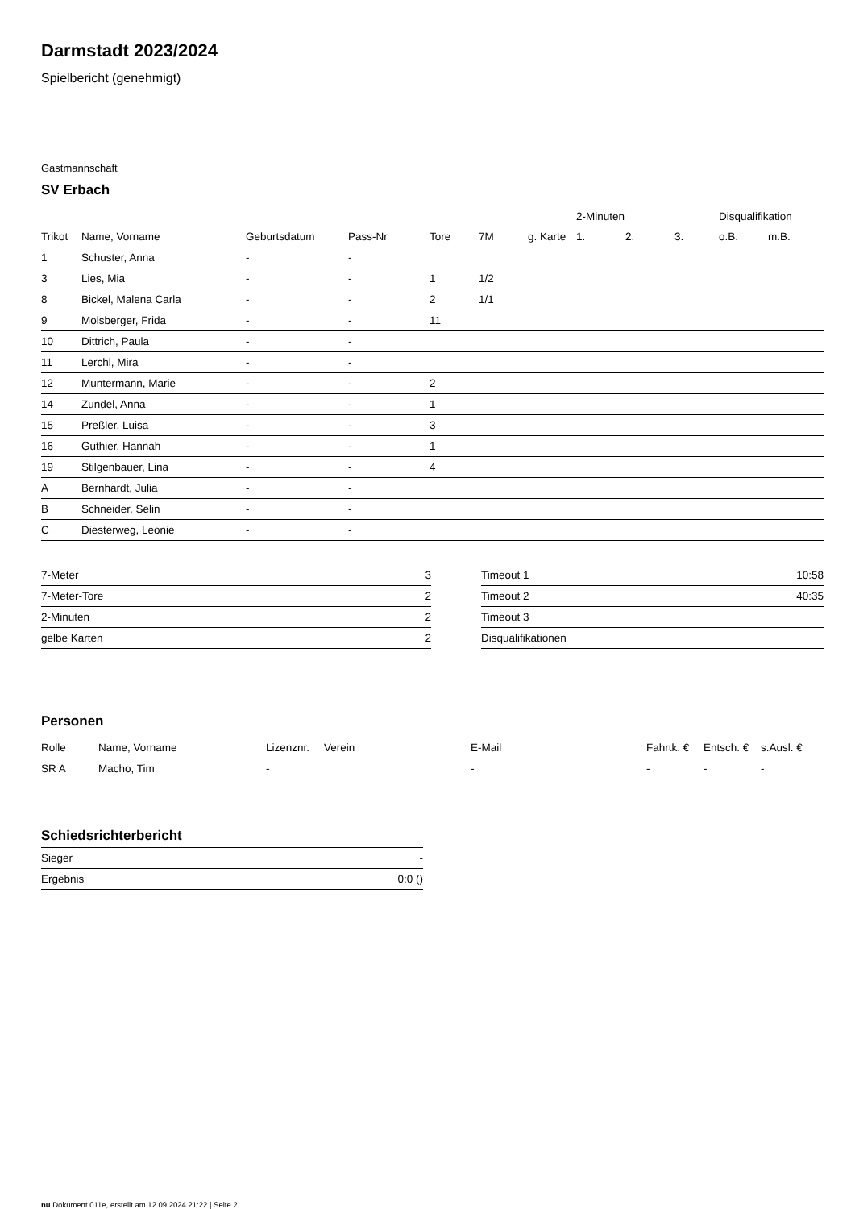Darmstadt 2023/2024
Spielbericht (genehmigt)
Gastmannschaft
SV Erbach
| | | | | | | | 2-Minuten | | | Disqualifikation | |
| --- | --- | --- | --- | --- | --- | --- | --- | --- | --- | --- | --- |
| Trikot | Name, Vorname | Geburtsdatum | Pass-Nr | Tore | 7M | g. Karte | 1. | 2. | 3. | o.B. | m.B. |
| 1 | Schuster, Anna | - | - | | | | | | | | |
| 3 | Lies, Mia | - | - | 1 | 1/2 | | | | | | |
| 8 | Bickel, Malena Carla | - | - | 2 | 1/1 | | | | | | |
| 9 | Molsberger, Frida | - | - | 11 | | | | | | | |
| 10 | Dittrich, Paula | - | - | | | | | | | | |
| 11 | Lerchl, Mira | - | - | | | | | | | | |
| 12 | Muntermann, Marie | - | - | 2 | | | | | | | |
| 14 | Zundel, Anna | - | - | 1 | | | | | | | |
| 15 | Preßler, Luisa | - | - | 3 | | | | | | | |
| 16 | Guthier, Hannah | - | - | 1 | | | | | | | |
| 19 | Stilgenbauer, Lina | - | - | 4 | | | | | | | |
| A | Bernhardt, Julia | - | - | | | | | | | | |
| B | Schneider, Selin | - | - | | | | | | | | |
| C | Diesterweg, Leonie | - | - | | | | | | | | |
| 7-Meter | 3 |
| 7-Meter-Tore | 2 |
| 2-Minuten | 2 |
| gelbe Karten | 2 |
| Timeout 1 | 10:58 |
| Timeout 2 | 40:35 |
| Timeout 3 | |
| Disqualifikationen | |
Personen
| Rolle | Name, Vorname | Lizenznr. | Verein | E-Mail | Fahrtk. € | Entsch. € | s.Ausl. € |
| --- | --- | --- | --- | --- | --- | --- | --- |
| SR A | Macho, Tim | - | | - | - | - | - |
Schiedsrichterbericht
| Sieger | - |
| Ergebnis | 0:0 () |
nu.Dokument 011e, erstellt am 12.09.2024 21:22 | Seite 2